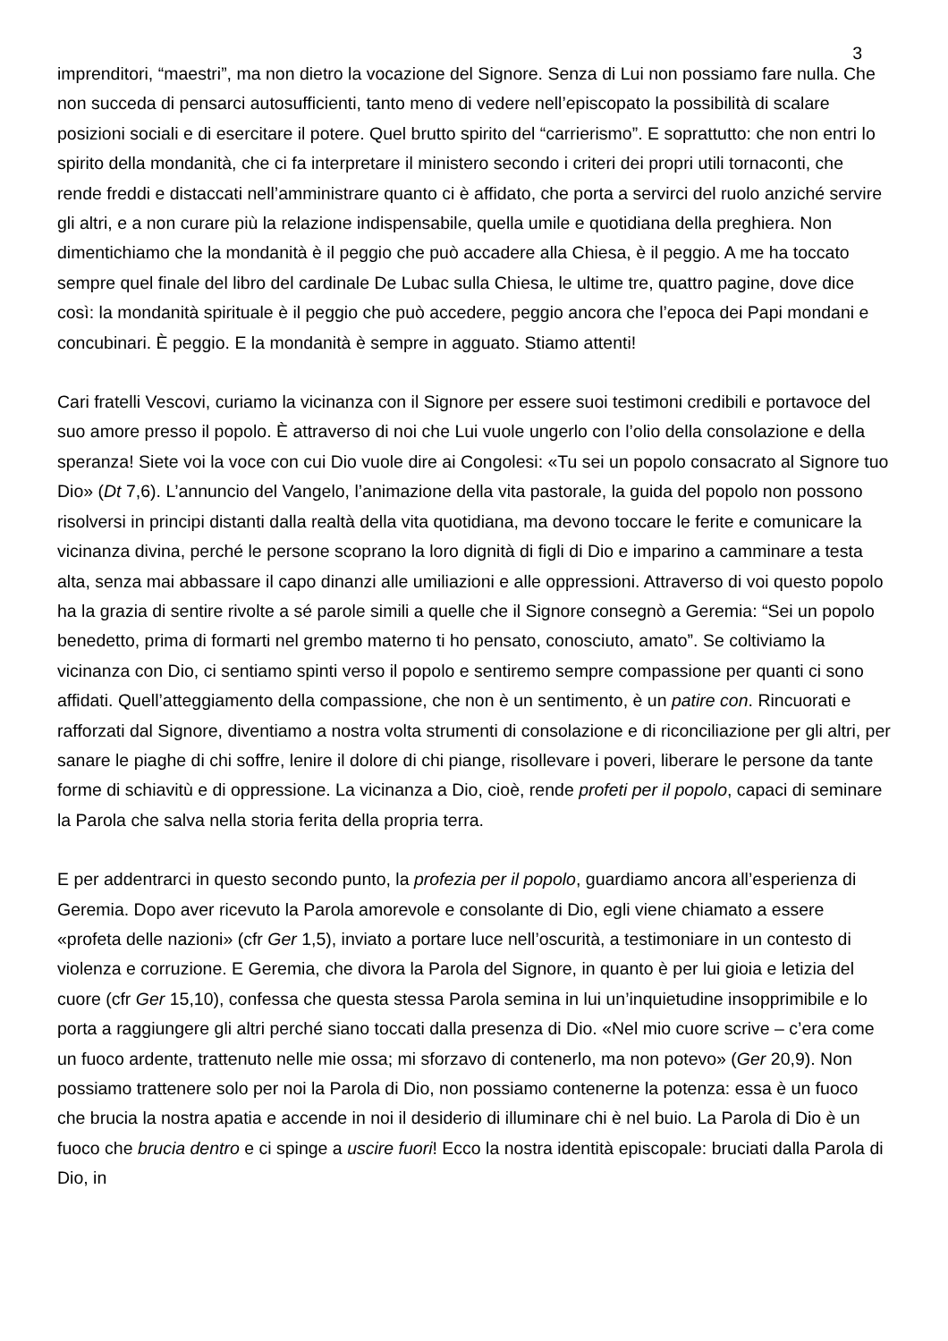3
imprenditori, “maestri”, ma non dietro la vocazione del Signore. Senza di Lui non possiamo fare nulla. Che non succeda di pensarci autosufficienti, tanto meno di vedere nell’episcopato la possibilità di scalare posizioni sociali e di esercitare il potere. Quel brutto spirito del “carrierismo”. E soprattutto: che non entri lo spirito della mondanità, che ci fa interpretare il ministero secondo i criteri dei propri utili tornaconti, che rende freddi e distaccati nell’amministrare quanto ci è affidato, che porta a servirci del ruolo anziché servire gli altri, e a non curare più la relazione indispensabile, quella umile e quotidiana della preghiera. Non dimentichiamo che la mondanità è il peggio che può accadere alla Chiesa, è il peggio. A me ha toccato sempre quel finale del libro del cardinale De Lubac sulla Chiesa, le ultime tre, quattro pagine, dove dice così: la mondanità spirituale è il peggio che può accedere, peggio ancora che l’epoca dei Papi mondani e concubinari. È peggio. E la mondanità è sempre in agguato. Stiamo attenti!
Cari fratelli Vescovi, curiamo la vicinanza con il Signore per essere suoi testimoni credibili e portavoce del suo amore presso il popolo. È attraverso di noi che Lui vuole ungerlo con l’olio della consolazione e della speranza! Siete voi la voce con cui Dio vuole dire ai Congolesi: «Tu sei un popolo consacrato al Signore tuo Dio» (Dt 7,6). L’annuncio del Vangelo, l’animazione della vita pastorale, la guida del popolo non possono risolversi in principi distanti dalla realtà della vita quotidiana, ma devono toccare le ferite e comunicare la vicinanza divina, perché le persone scoprano la loro dignità di figli di Dio e imparino a camminare a testa alta, senza mai abbassare il capo dinanzi alle umiliazioni e alle oppressioni. Attraverso di voi questo popolo ha la grazia di sentire rivolte a sé parole simili a quelle che il Signore consegnò a Geremia: “Sei un popolo benedetto, prima di formarti nel grembo materno ti ho pensato, conosciuto, amato”. Se coltiviamo la vicinanza con Dio, ci sentiamo spinti verso il popolo e sentiremo sempre compassione per quanti ci sono affidati. Quell’atteggiamento della compassione, che non è un sentimento, è un patire con. Rincuorati e rafforzati dal Signore, diventiamo a nostra volta strumenti di consolazione e di riconciliazione per gli altri, per sanare le piaghe di chi soffre, lenire il dolore di chi piange, risollevare i poveri, liberare le persone da tante forme di schiavitù e di oppressione. La vicinanza a Dio, cioè, rende profeti per il popolo, capaci di seminare la Parola che salva nella storia ferita della propria terra.
E per addentrarci in questo secondo punto, la profezia per il popolo, guardiamo ancora all’esperienza di Geremia. Dopo aver ricevuto la Parola amorevole e consolante di Dio, egli viene chiamato a essere «profeta delle nazioni» (cfr Ger 1,5), inviato a portare luce nell’oscurità, a testimoniare in un contesto di violenza e corruzione. E Geremia, che divora la Parola del Signore, in quanto è per lui gioia e letizia del cuore (cfr Ger 15,10), confessa che questa stessa Parola semina in lui un’inquietudine insopprimibile e lo porta a raggiungere gli altri perché siano toccati dalla presenza di Dio. «Nel mio cuore scrive – c’era come un fuoco ardente, trattenuto nelle mie ossa; mi sforzavo di contenerlo, ma non potevo» (Ger 20,9). Non possiamo trattenere solo per noi la Parola di Dio, non possiamo contenerne la potenza: essa è un fuoco che brucia la nostra apatia e accende in noi il desiderio di illuminare chi è nel buio. La Parola di Dio è un fuoco che brucia dentro e ci spinge a uscire fuori! Ecco la nostra identità episcopale: bruciati dalla Parola di Dio, in